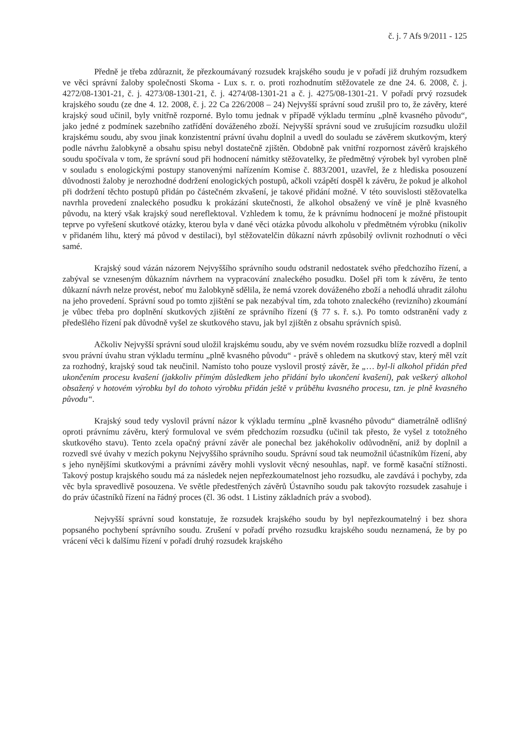č. j. 7 Afs 9/2011 - 125
Předně je třeba zdůraznit, že přezkoumávaný rozsudek krajského soudu je v pořadí již druhým rozsudkem ve věci správní žaloby společnosti Skoma - Lux s. r. o. proti rozhodnutím stěžovatele ze dne 24. 6. 2008, č. j. 4272/08-1301-21, č. j. 4273/08-1301-21, č. j. 4274/08-1301-21 a č. j. 4275/08-1301-21. V pořadí prvý rozsudek krajského soudu (ze dne 4. 12. 2008, č. j. 22 Ca 226/2008 – 24) Nejvyšší správní soud zrušil pro to, že závěry, které krajský soud učinil, byly vnitřně rozporné. Bylo tomu jednak v případě výkladu termínu „plně kvasného původu“, jako jedné z podmínek sazebního zatřídění dováženého zboží. Nejvyšší správní soud ve zrušujícím rozsudku uložil krajskému soudu, aby svou jinak konzistentní právní úvahu doplnil a uvedl do souladu se závěrem skutkovým, který podle návrhu žalobkyně a obsahu spisu nebyl dostatečně zjištěn. Obdobně pak vnitřní rozpornost závěrů krajského soudu spočívala v tom, že správní soud při hodnocení námitky stěžovatelky, že předmětný výrobek byl vyroben plně v souladu s enologickými postupy stanovenými nařízením Komise č. 883/2001, uzavřel, že z hlediska posouzení důvodnosti žaloby je nerozhodné dodržení enologických postupů, ačkoli vzápětí dospěl k závěru, že pokud je alkohol při dodržení těchto postupů přidán po částečném zkvašení, je takové přidání možné. V této souvislosti stěžovatelka navrhla provedení znaleckého posudku k prokázání skutečnosti, že alkohol obsažený ve víně je plně kvasného původu, na který však krajský soud nereflektoval. Vzhledem k tomu, že k právnímu hodnocení je možné přistoupit teprve po vyřešení skutkové otázky, kterou byla v dané věci otázka původu alkoholu v předmětném výrobku (nikoliv v přidaném lihu, který má původ v destilaci), byl stěžovatelčin důkazní návrh způsobilý ovlivnit rozhodnutí o věci samé.
Krajský soud vázán názorem Nejvyššího správního soudu odstranil nedostatek svého předchozího řízení, a zabýval se vzneseným důkazním návrhem na vypracování znaleckého posudku. Došel při tom k závěru, že tento důkazní návrh nelze provést, neboť mu žalobkyně sdělila, že nemá vzorek dováženého zboží a nehodlá uhradit zálohu na jeho provedení. Správní soud po tomto zjištění se pak nezabýval tím, zda tohoto znaleckého (revizního) zkoumání je vůbec třeba pro doplnění skutkových zjištění ze správního řízení (§ 77 s. ř. s.). Po tomto odstranění vady z předešlého řízení pak důvodně vyšel ze skutkového stavu, jak byl zjištěn z obsahu správních spisů.
Ačkoliv Nejvyšší správní soud uložil krajskému soudu, aby ve svém novém rozsudku blíže rozvedl a doplnil svou právní úvahu stran výkladu termínu „plně kvasného původu“ - právě s ohledem na skutkový stav, který měl vzít za rozhodný, krajský soud tak neučinil. Namísto toho pouze vyslovil prostý závěr, že „… byl-li alkohol přidán před ukončením procesu kvašení (jakkoliv přímým důsledkem jeho přidání bylo ukončení kvašení), pak veškerý alkohol obsažený v hotovém výrobku byl do tohoto výrobku přidán ještě v průběhu kvasného procesu, tzn. je plně kvasného původu“.
Krajský soud tedy vyslovil právní názor k výkladu termínu „plně kvasného původu“ diametrálně odlišný oproti právnímu závěru, který formuloval ve svém předchozím rozsudku (učinil tak přesto, že vyšel z totožného skutkového stavu). Tento zcela opačný právní závěr ale ponechal bez jakéhokoliv odůvodnění, aniž by doplnil a rozvedl své úvahy v mezích pokynu Nejvyššího správního soudu. Správní soud tak neumožnil účastníkům řízení, aby s jeho nynějšími skutkovými a právními závěry mohli vyslovit věcný nesouhlas, např. ve formě kasační stížnosti. Takový postup krajského soudu má za následek nejen nepřezkoumatelnost jeho rozsudku, ale zavdává i pochyby, zda věc byla spravedlivě posouzena. Ve světle předestřených závěrů Ústavního soudu pak takovýto rozsudek zasahuje i do práv účastníků řízení na řádný proces (čl. 36 odst. 1 Listiny základních práv a svobod).
Nejvyšší správní soud konstatuje, že rozsudek krajského soudu by byl nepřezkoumatelný i bez shora popsaného pochybení správního soudu. Zrušení v pořadí prvého rozsudku krajského soudu neznamená, že by po vrácení věci k dalšímu řízení v pořadí druhý rozsudek krajského